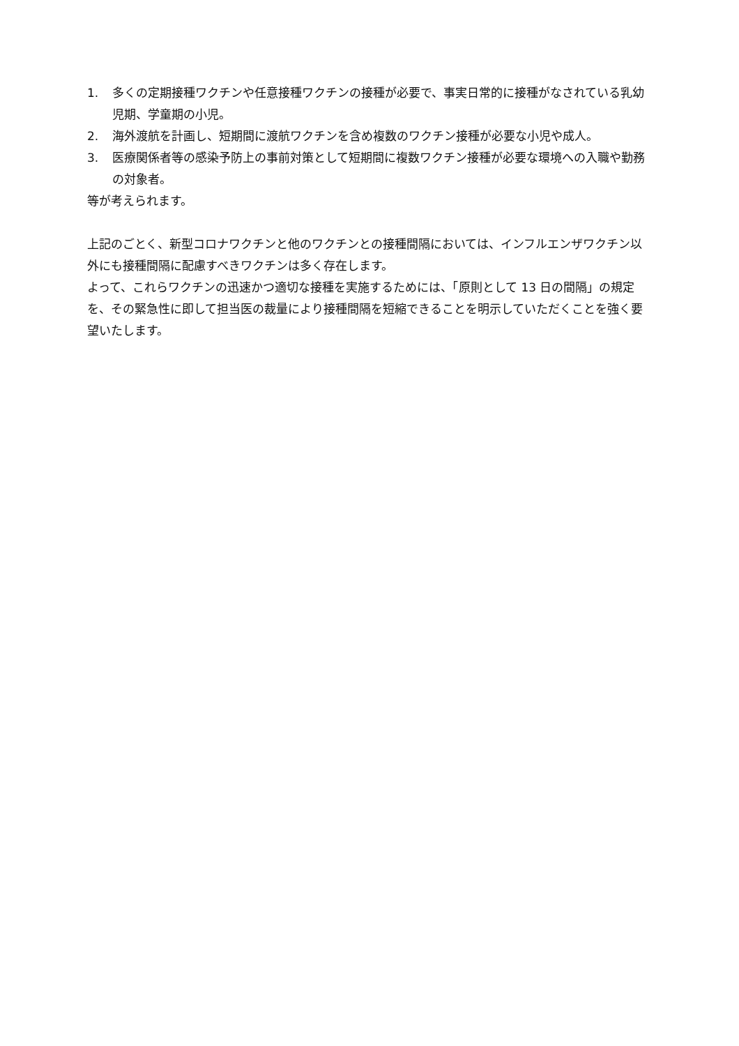1. 多くの定期接種ワクチンや任意接種ワクチンの接種が必要で、事実日常的に接種がなされている乳幼児期、学童期の小児。
2. 海外渡航を計画し、短期間に渡航ワクチンを含め複数のワクチン接種が必要な小児や成人。
3. 医療関係者等の感染予防上の事前対策として短期間に複数ワクチン接種が必要な環境への入職や勤務の対象者。
等が考えられます。
上記のごとく、新型コロナワクチンと他のワクチンとの接種間隔においては、インフルエンザワクチン以外にも接種間隔に配慮すべきワクチンは多く存在します。
よって、これらワクチンの迅速かつ適切な接種を実施するためには、「原則として 13 日の間隔」の規定を、その緊急性に即して担当医の裁量により接種間隔を短縮できることを明示していただくことを強く要望いたします。